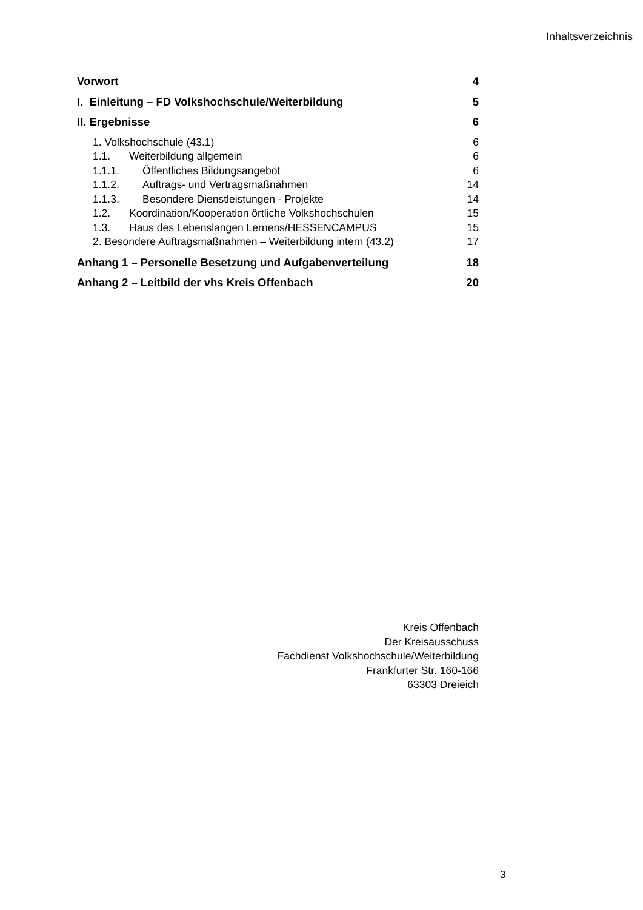Inhaltsverzeichnis
Vorwort 4
I. Einleitung – FD Volkshochschule/Weiterbildung 5
II. Ergebnisse 6
1. Volkshochschule (43.1) 6
1.1. Weiterbildung allgemein 6
1.1.1. Öffentliches Bildungsangebot 6
1.1.2. Auftrags- und Vertragsmaßnahmen 14
1.1.3. Besondere Dienstleistungen - Projekte 14
1.2. Koordination/Kooperation örtliche Volkshochschulen 15
1.3. Haus des Lebenslangen Lernens/HESSENCAMPUS 15
2. Besondere Auftragsmaßnahmen – Weiterbildung intern (43.2) 17
Anhang 1 – Personelle Besetzung und Aufgabenverteilung 18
Anhang 2 – Leitbild der vhs Kreis Offenbach 20
Kreis Offenbach
Der Kreisausschuss
Fachdienst Volkshochschule/Weiterbildung
Frankfurter Str. 160-166
63303 Dreieich
3